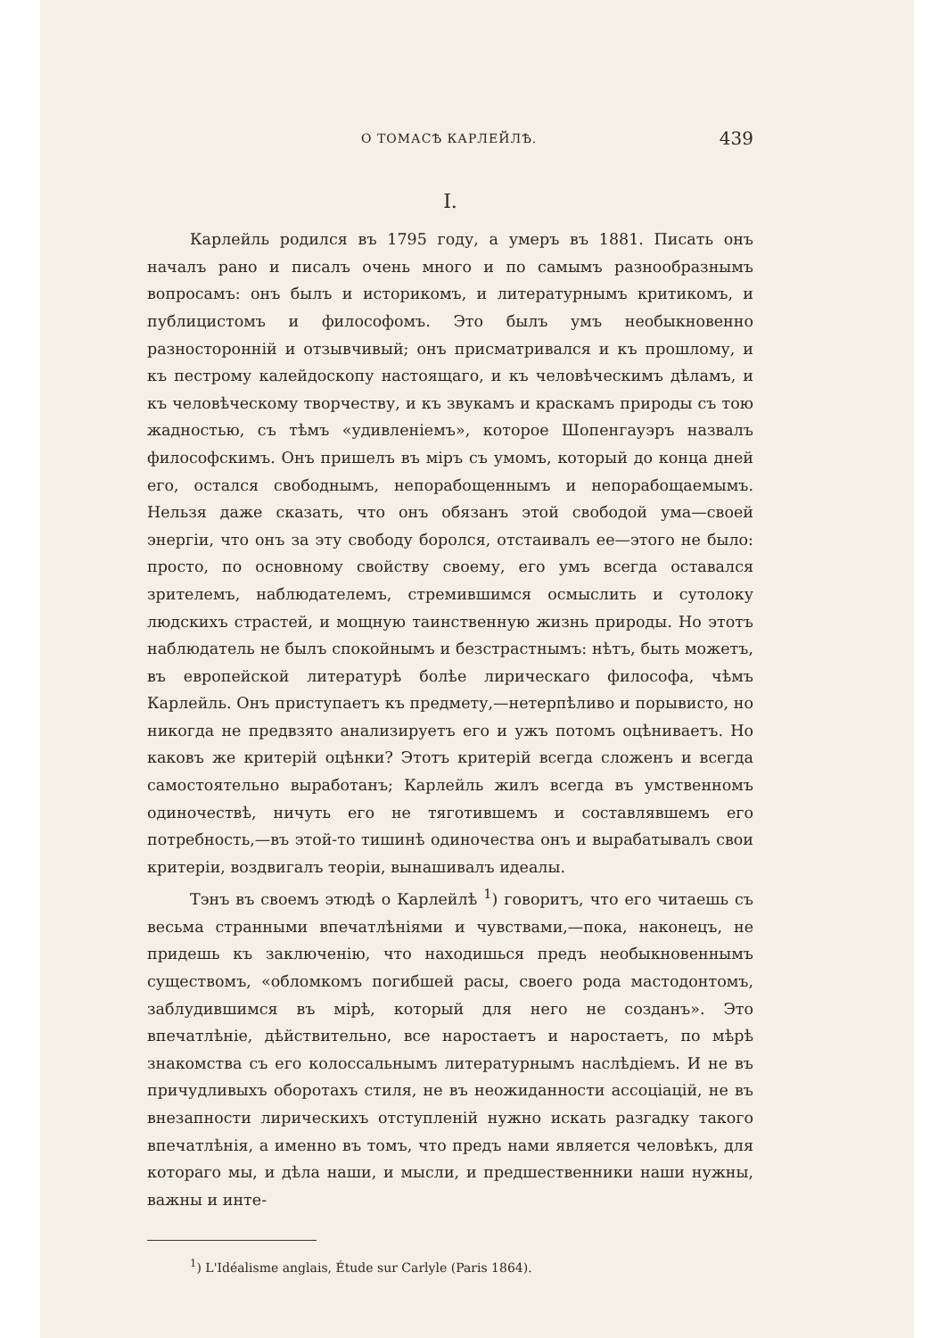О ТОМАСѢ КАРЛЕЙЛѢ. 439
I.
Карлейль родился въ 1795 году, а умеръ въ 1881. Писать онъ началъ рано и писалъ очень много и по самымъ разнообразнымъ вопросамъ: онъ былъ и историкомъ, и литературнымъ критикомъ, и публицистомъ и философомъ. Это былъ умъ необыкновенно разносторонній и отзывчивый; онъ присматривался и къ прошлому, и къ пестрому калейдоскопу настоящаго, и къ человѣческимъ дѣламъ, и къ человѣческому творчеству, и къ звукамъ и краскамъ природы съ тою жадностью, съ тѣмъ «удивленіемъ», которое Шопенгауэръ назвалъ философскимъ. Онъ пришелъ въ міръ съ умомъ, который до конца дней его, остался свободнымъ, непорабощеннымъ и непорабощаемымъ. Нельзя даже сказать, что онъ обязанъ этой свободой ума—своей энергіи, что онъ за эту свободу боролся, отстаивалъ ее—этого не было: просто, по основному свойству своему, его умъ всегда оставался зрителемъ, наблюдателемъ, стремившимся осмыслить и сутолоку людскихъ страстей, и мощную таинственную жизнь природы. Но этотъ наблюдатель не былъ спокойнымъ и безстрастнымъ: нѣтъ, быть можетъ, въ европейской литературѣ болѣе лирическаго философа, чѣмъ Карлейль. Онъ приступаетъ къ предмету,—нетерпѣливо и порывисто, но никогда не предвзято анализируетъ его и ужъ потомъ оцѣниваетъ. Но каковъ же критерій оцѣнки? Этотъ критерій всегда сложенъ и всегда самостоятельно выработанъ; Карлейль жилъ всегда въ умственномъ одиночествѣ, ничуть его не тяготившемъ и составлявшемъ его потребность,—въ этой-то тишинѣ одиночества онъ и вырабатывалъ свои критеріи, воздвигалъ теоріи, вынашивалъ идеалы.
Тэнъ въ своемъ этюдѣ о Карлейлѣ <sup>1</sup>) говоритъ, что его читаешь съ весьма странными впечатлѣніями и чувствами,—пока, наконецъ, не придешь къ заключенію, что находишься предъ необыкновеннымъ существомъ, «обломкомъ погибшей расы, своего рода мастодонтомъ, заблудившимся въ мірѣ, который для него не созданъ». Это впечатлѣніе, дѣйствительно, все наростаетъ и наростаетъ, по мѣрѣ знакомства съ его колоссальнымъ литературнымъ наслѣдіемъ. И не въ причудливыхъ оборотахъ стиля, не въ неожиданности ассоціацій, не въ внезапности лирическихъ отступленій нужно искать разгадку такого впечатлѣнія, а именно въ томъ, что предъ нами является человѣкъ, для котораго мы, и дѣла наши, и мысли, и предшественники наши нужны, важны и инте-
<sup>1</sup>) L'Idéalisme anglais, Étude sur Carlyle (Paris 1864).